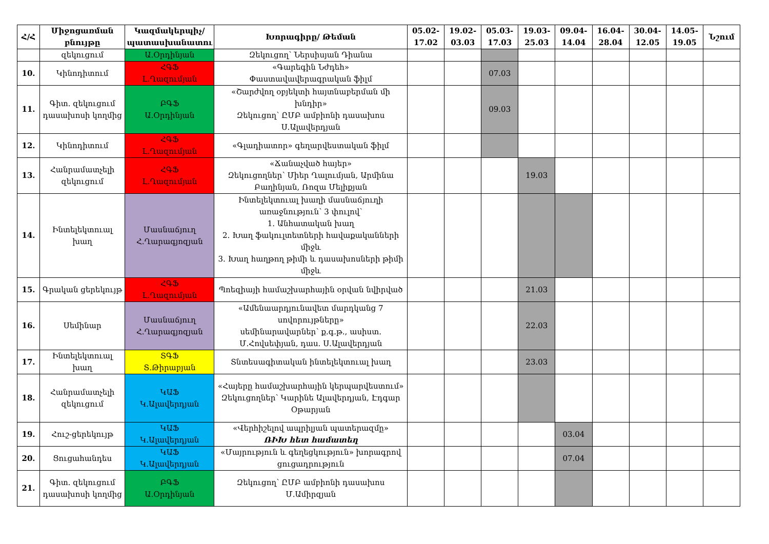| Հ/Հ | Միջոցառման բնույթը | Կազմակերպիչ/ պատասխանատու | Խորագիրը/ Թեման | 05.02-17.02 | 19.02-03.03 | 05.03-17.03 | 19.03-25.03 | 09.04-14.04 | 16.04-28.04 | 30.04-12.05 | 14.05-19.05 | Նշում |
| --- | --- | --- | --- | --- | --- | --- | --- | --- | --- | --- | --- | --- |
| | զեկուցում | Ա.Օրդինյան | Զեկուցող՝ Ներսիսյան Դիանա | | | | | | | | | |
| 10. | Կինոդիտում | ՀԳՖ Լ.Ղազումյան | «Գարեգին Նժդեհ» Փաստավավերագրական ֆիլմ | | | 07.03 | | | | | | |
| 11. | Գիտ. զեկուցում դասախոսի կողմից | ԲԳՖ Ա.Օրդինյան | «Շարժվող օբյեկտի հայտնաբերման մի խնդիր» Զեկուցող՝ ԸՄԲ ամբիոնի դասախոս Ս.Ալավերդյան | | | 09.03 | | | | | | |
| 12. | Կինոդիտում | ՀԳՖ Լ.Ղազումյան | «Գլադիատոր» գեղարվեստական ֆիլմ | | | | | | | | | |
| 13. | Հանրամատչելի զեկուցում | ՀԳՖ Լ.Ղազումյան | «Ճանաչված հայեր» Զեկուցողներ՝ Միեր Ղալումյան, Արմինա Բաղինյան, Ռոզա Մելիքյան | | | | 19.03 | | | | | |
| 14. | Ինտելեկտուալ խաղ | Մասնաճյուղ Հ.Ղարագյոզյան | Ինտելեկտուալ խաղի մասնաճյուղի առաջնություն՝ 3 փուլով՝ 1. Անհատական խաղ 2. Խաղ ֆակուլտետների հավաքականների միջև 3. Խաղ հաղթող թիմի և դասախոսների թիմի միջև | | | | | | | | | |
| 15. | Գրական ցերեկույթ | ՀԳՖ Լ.Ղազումյան | Պոեզիայի համաշխարհային օրվան նվիրված | | | | 21.03 | | | | | |
| 16. | Սեմինար | Մասնաճյուղ Հ.Ղարագյոզյան | «Ամենաարդյունավետ մարդկանց 7 սովորույթները» սեմինարավարներ՝ ք.գ.թ., ասիստ. Մ.Հովսեփյան, դաս. Ս.Ալավերդյան | | | | 22.03 | | | | | |
| 17. | Ինտելեկտուալ խաղ | ՏԳՖ Տ.Թիրաբյան | Տնտեսագիտական ինտելեկտուալ խաղ | | | | 23.03 | | | | | |
| 18. | Հանրամատչելի զեկուցում | ԿԱՖ Կ.Ալավերդյան | «Հայերը համաշխարհային կերպարվեստում» Զեկուցողներ՝ Կարինե Ալավերդյան, Էդգար Օթարյան | | | | | | | | | |
| 19. | Հուշ-ցերեկույթ | ԿԱՖ Կ.Ալավերդյան | «Վերհիշելով ապրիլյան պատերազմը» ՌԻԽ հետ համատեղ | | | | | 03.04 | | | | |
| 20. | Ցուցահանդես | ԿԱՖ Կ.Ալավերդյան | «Մայրություն և գեղեցկություն» խորագրով ցուցադրություն | | | | | 07.04 | | | | |
| 21. | Գիտ. զեկուցում դասախոսի կողմից | ԲԳՖ Ա.Օրդինյան | Զեկուցող՝ ԸՄԲ ամբիոնի դասախոս Մ.Ամիրզյան | | | | | | | | | |